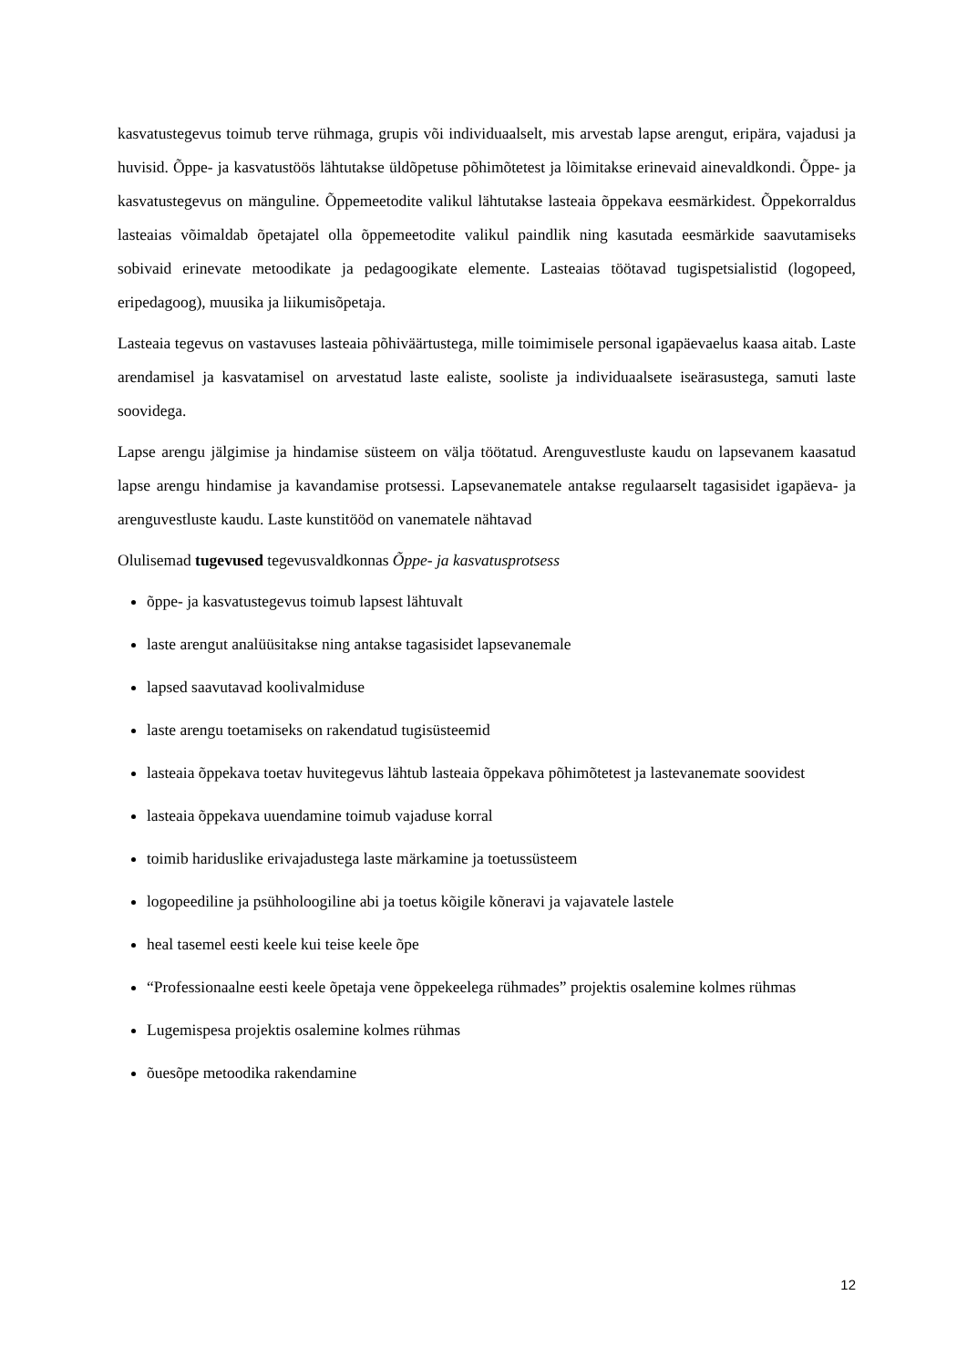kasvatustegevus toimub terve rühmaga, grupis või individuaalselt, mis arvestab lapse arengut, eripära, vajadusi ja huvisid. Õppe- ja kasvatustöös lähtutakse üldõpetuse põhimõtetest ja lõimitakse erinevaid ainevaldkondi. Õppe- ja kasvatustegevus on mänguline. Õppemeetodite valikul lähtutakse lasteaia õppekava eesmärkidest. Õppekorraldus lasteaias võimaldab õpetajatel olla õppemeetodite valikul paindlik ning kasutada eesmärkide saavutamiseks sobivaid erinevate metoodikate ja pedagoogikate elemente. Lasteaias töötavad tugispetsialistid (logopeed, eripedagoog), muusika ja liikumisõpetaja.
Lasteaia tegevus on vastavuses lasteaia põhiväärtustega, mille toimimisele personal igapäevaelus kaasa aitab. Laste arendamisel ja kasvatamisel on arvestatud laste ealiste, sooliste ja individuaalsete iseärasustega, samuti laste soovidega.
Lapse arengu jälgimise ja hindamise süsteem on välja töötatud. Arenguvestluste kaudu on lapsevanem kaasatud lapse arengu hindamise ja kavandamise protsessi. Lapsevanematele antakse regulaarselt tagasisidet igapäeva- ja arenguvestluste kaudu. Laste kunstitööd on vanematele nähtavad
Olulisemad tugevused tegevusvaldkonnas Õppe- ja kasvatusprotsess
õppe- ja kasvatustegevus toimub lapsest lähtuvalt
laste arengut analüüsitakse ning antakse tagasisidet lapsevanemale
lapsed saavutavad koolivalmiduse
laste arengu toetamiseks on rakendatud tugisüsteemid
lasteaia õppekava toetav huvitegevus lähtub lasteaia õppekava põhimõtetest ja lastevanemate soovidest
lasteaia õppekava uuendamine toimub vajaduse korral
toimib hariduslike erivajadustega laste märkamine ja toetussüsteem
logopeediline ja psühholoogiline abi ja toetus kõigile kõneravi ja vajavatele lastele
heal tasemel eesti keele kui teise keele õpe
“Professionaalne eesti keele õpetaja vene õppekeelega rühmades” projektis osalemine kolmes rühmas
Lugemispesa projektis osalemine kolmes rühmas
õuesõpe metoodika rakendamine
12